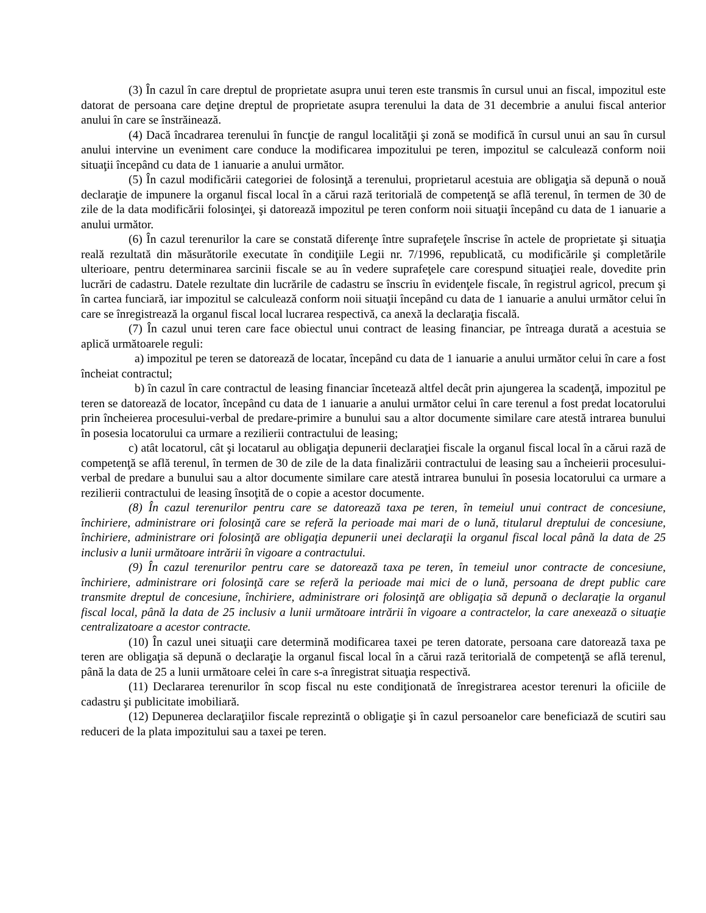(3) În cazul în care dreptul de proprietate asupra unui teren este transmis în cursul unui an fiscal, impozitul este datorat de persoana care deţine dreptul de proprietate asupra terenului la data de 31 decembrie a anului fiscal anterior anului în care se înstrăinează.
(4) Dacă încadrarea terenului în funcţie de rangul localităţii şi zonă se modifică în cursul unui an sau în cursul anului intervine un eveniment care conduce la modificarea impozitului pe teren, impozitul se calculează conform noii situaţii începând cu data de 1 ianuarie a anului următor.
(5) În cazul modificării categoriei de folosinţă a terenului, proprietarul acestuia are obligaţia să depună o nouă declaraţie de impunere la organul fiscal local în a cărui rază teritorială de competenţă se află terenul, în termen de 30 de zile de la data modificării folosinţei, şi datorează impozitul pe teren conform noii situaţii începând cu data de 1 ianuarie a anului următor.
(6) În cazul terenurilor la care se constată diferenţe între suprafeţele înscrise în actele de proprietate şi situaţia reală rezultată din măsurătorile executate în condiţiile Legii nr. 7/1996, republicată, cu modificările şi completările ulterioare, pentru determinarea sarcinii fiscale se au în vedere suprafeţele care corespund situaţiei reale, dovedite prin lucrări de cadastru. Datele rezultate din lucrările de cadastru se înscriu în evidenţele fiscale, în registrul agricol, precum şi în cartea funciară, iar impozitul se calculează conform noii situaţii începând cu data de 1 ianuarie a anului următor celui în care se înregistrează la organul fiscal local lucrarea respectivă, ca anexă la declaraţia fiscală.
(7) În cazul unui teren care face obiectul unui contract de leasing financiar, pe întreaga durată a acestuia se aplică următoarele reguli:
a) impozitul pe teren se datorează de locatar, începând cu data de 1 ianuarie a anului următor celui în care a fost încheiat contractul;
b) în cazul în care contractul de leasing financiar încetează altfel decât prin ajungerea la scadenţă, impozitul pe teren se datorează de locator, începând cu data de 1 ianuarie a anului următor celui în care terenul a fost predat locatorului prin încheierea procesului-verbal de predare-primire a bunului sau a altor documente similare care atestă intrarea bunului în posesia locatorului ca urmare a rezilierii contractului de leasing;
c) atât locatorul, cât şi locatarul au obligaţia depunerii declaraţiei fiscale la organul fiscal local în a cărui rază de competenţă se află terenul, în termen de 30 de zile de la data finalizării contractului de leasing sau a încheierii procesului-verbal de predare a bunului sau a altor documente similare care atestă intrarea bunului în posesia locatorului ca urmare a rezilierii contractului de leasing însoţită de o copie a acestor documente.
(8) În cazul terenurilor pentru care se datorează taxa pe teren, în temeiul unui contract de concesiune, închiriere, administrare ori folosinţă care se referă la perioade mai mari de o lună, titularul dreptului de concesiune, închiriere, administrare ori folosinţă are obligaţia depunerii unei declaraţii la organul fiscal local până la data de 25 inclusiv a lunii următoare intrării în vigoare a contractului.
(9) În cazul terenurilor pentru care se datorează taxa pe teren, în temeiul unor contracte de concesiune, închiriere, administrare ori folosinţă care se referă la perioade mai mici de o lună, persoana de drept public care transmite dreptul de concesiune, închiriere, administrare ori folosinţă are obligaţia să depună o declaraţie la organul fiscal local, până la data de 25 inclusiv a lunii următoare intrării în vigoare a contractelor, la care anexează o situaţie centralizatoare a acestor contracte.
(10) În cazul unei situaţii care determină modificarea taxei pe teren datorate, persoana care datorează taxa pe teren are obligaţia să depună o declaraţie la organul fiscal local în a cărui rază teritorială de competenţă se află terenul, până la data de 25 a lunii următoare celei în care s-a înregistrat situaţia respectivă.
(11) Declararea terenurilor în scop fiscal nu este condiţionată de înregistrarea acestor terenuri la oficiile de cadastru şi publicitate imobiliară.
(12) Depunerea declaraţiilor fiscale reprezintă o obligaţie şi în cazul persoanelor care beneficiază de scutiri sau reduceri de la plata impozitului sau a taxei pe teren.